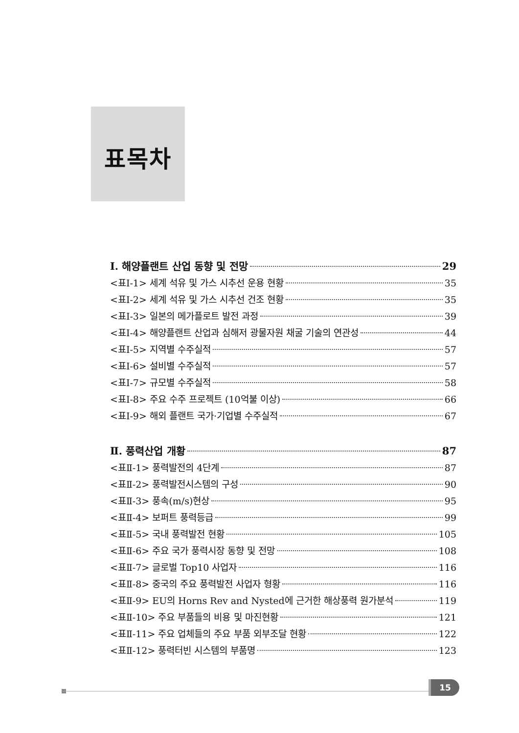표목차
Ⅰ. 해양플랜트 산업 동향 및 전망 29
<표Ⅰ-1> 세계 석유 및 가스 시추선 운용 현황 35
<표Ⅰ-2> 세계 석유 및 가스 시추선 건조 현황 35
<표Ⅰ-3> 일본의 메가플로트 발전 과정 39
<표Ⅰ-4> 해양플랜트 산업과 심해저 광물자원 채굴 기술의 연관성 44
<표Ⅰ-5> 지역별 수주실적 57
<표Ⅰ-6> 설비별 수주실적 57
<표Ⅰ-7> 규모별 수주실적 58
<표Ⅰ-8> 주요 수주 프로젝트 (10억불 이상) 66
<표Ⅰ-9> 해외 플랜트 국가·기업별 수주실적 67
Ⅱ. 풍력산업 개황 87
<표Ⅱ-1> 풍력발전의 4단계 87
<표Ⅱ-2> 풍력발전시스템의 구성 90
<표Ⅱ-3> 풍속(m/s)현상 95
<표Ⅱ-4> 보퍼트 풍력등급 99
<표Ⅱ-5> 국내 풍력발전 현황 105
<표Ⅱ-6> 주요 국가 풍력시장 동향 및 전망 108
<표Ⅱ-7> 글로벌 Top10 사업자 116
<표Ⅱ-8> 중국의 주요 풍력발전 사업자 형황 116
<표Ⅱ-9> EU의 Horns Rev and Nysted에 근거한 해상풍력 원가분석 119
<표Ⅱ-10> 주요 부품들의 비용 및 마진현황 121
<표Ⅱ-11> 주요 업체들의 주요 부품 외부조달 현황 122
<표Ⅱ-12> 풍력터빈 시스템의 부품명 123
15